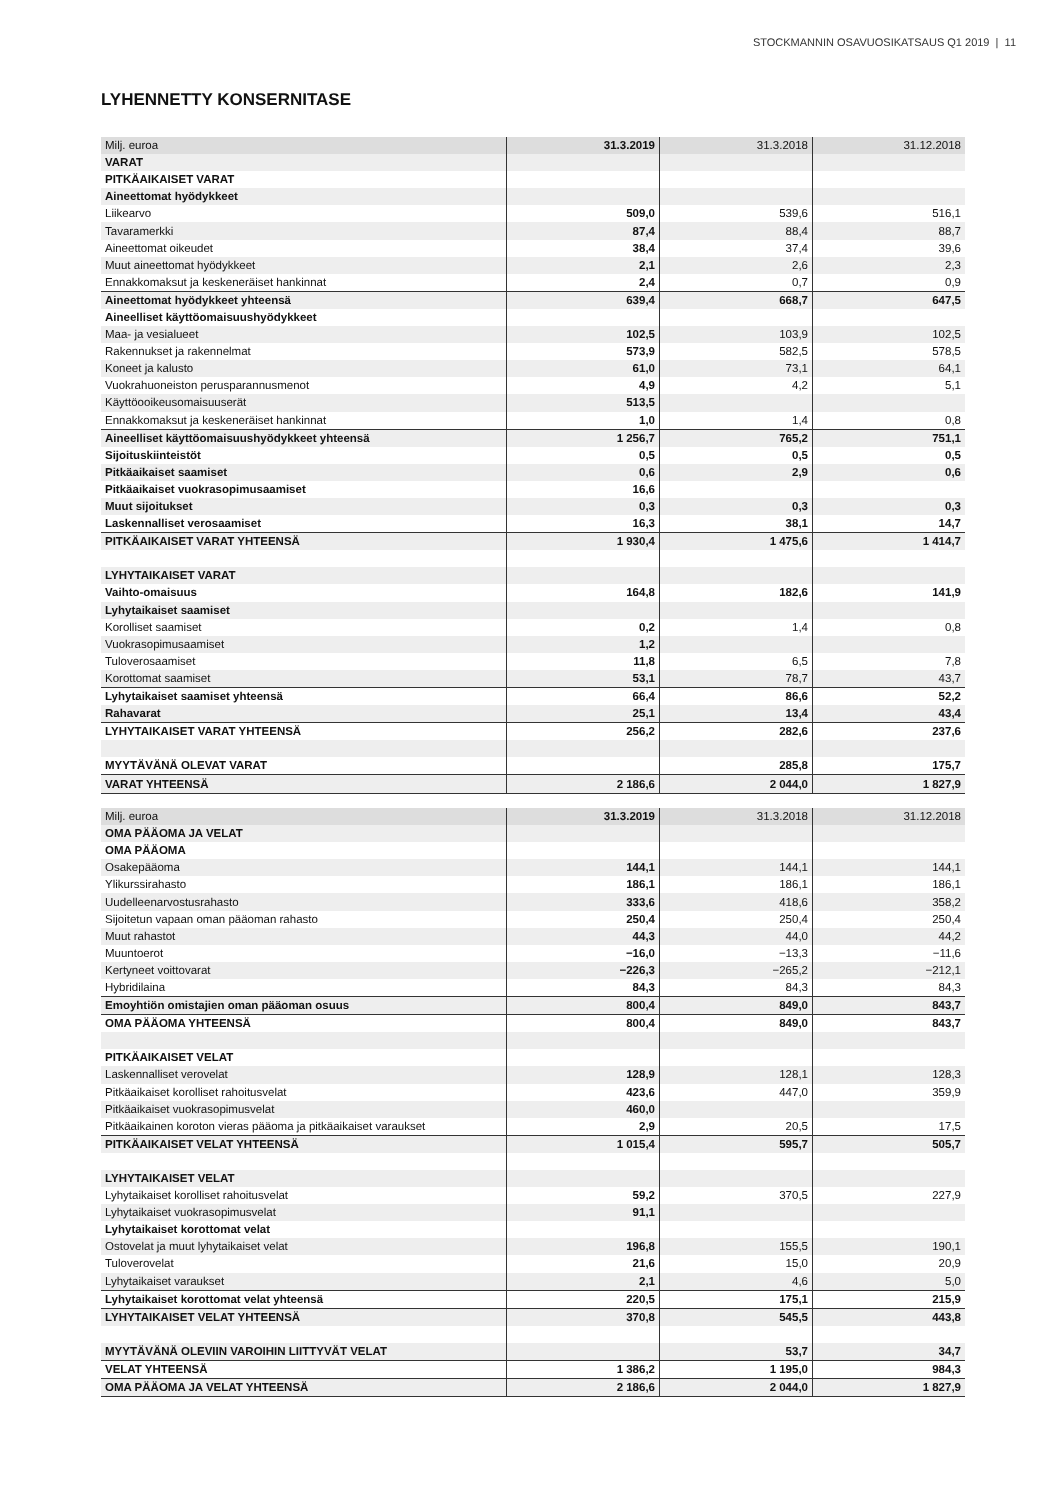STOCKMANNIN OSAVUOSIKATSAUS Q1 2019 | 11
LYHENNETTY KONSERNITASE
| Milj. euroa | 31.3.2019 | 31.3.2018 | 31.12.2018 |
| VARAT | | | |
| PITKÄAIKAISET VARAT | | | |
| Aineettomat hyödykkeet | | | |
| Liikearvo | 509,0 | 539,6 | 516,1 |
| Tavaramerkki | 87,4 | 88,4 | 88,7 |
| Aineettomat oikeudet | 38,4 | 37,4 | 39,6 |
| Muut aineettomat hyödykkeet | 2,1 | 2,6 | 2,3 |
| Ennakkomaksut ja keskeneräiset hankinnat | 2,4 | 0,7 | 0,9 |
| Aineettomat hyödykkeet yhteensä | 639,4 | 668,7 | 647,5 |
| Aineelliset käyttöomaisuushyödykkeet | | | |
| Maa- ja vesialueet | 102,5 | 103,9 | 102,5 |
| Rakennukset ja rakennelmat | 573,9 | 582,5 | 578,5 |
| Koneet ja kalusto | 61,0 | 73,1 | 64,1 |
| Vuokrahuoneiston perusparannusmenot | 4,9 | 4,2 | 5,1 |
| Käyttöooikeusomaisuuserät | 513,5 | | |
| Ennakkomaksut ja keskeneräiset hankinnat | 1,0 | 1,4 | 0,8 |
| Aineelliset käyttöomaisuushyödykkeet yhteensä | 1 256,7 | 765,2 | 751,1 |
| Sijoituskiinteistöt | 0,5 | 0,5 | 0,5 |
| Pitkäaikaiset saamiset | 0,6 | 2,9 | 0,6 |
| Pitkäaikaiset vuokrasopimusaamiset | 16,6 | | |
| Muut sijoitukset | 0,3 | 0,3 | 0,3 |
| Laskennalliset verosaamiset | 16,3 | 38,1 | 14,7 |
| PITKÄAIKAISET VARAT YHTEENSÄ | 1 930,4 | 1 475,6 | 1 414,7 |
| LYHYTAIKAISET VARAT | | | |
| Vaihto-omaisuus | 164,8 | 182,6 | 141,9 |
| Lyhytaikaiset saamiset | | | |
| Korolliset saamiset | 0,2 | 1,4 | 0,8 |
| Vuokrasopimusaamiset | 1,2 | | |
| Tuloverosaamiset | 11,8 | 6,5 | 7,8 |
| Korottomat saamiset | 53,1 | 78,7 | 43,7 |
| Lyhytaikaiset saamiset yhteensä | 66,4 | 86,6 | 52,2 |
| Rahavarat | 25,1 | 13,4 | 43,4 |
| LYHYTAIKAISET VARAT YHTEENSÄ | 256,2 | 282,6 | 237,6 |
| MYYTÄVÄNÄ OLEVAT VARAT | | 285,8 | 175,7 |
| VARAT YHTEENSÄ | 2 186,6 | 2 044,0 | 1 827,9 |
| Milj. euroa | 31.3.2019 | 31.3.2018 | 31.12.2018 |
| OMA PÄÄOMA JA VELAT | | | |
| OMA PÄÄOMA | | | |
| Osakepääoma | 144,1 | 144,1 | 144,1 |
| Ylikurssirahasto | 186,1 | 186,1 | 186,1 |
| Uudelleenarvostusrahasto | 333,6 | 418,6 | 358,2 |
| Sijoitetun vapaan oman pääoman rahasto | 250,4 | 250,4 | 250,4 |
| Muut rahastot | 44,3 | 44,0 | 44,2 |
| Muuntoerot | −16,0 | −13,3 | −11,6 |
| Kertyneet voittovarat | −226,3 | −265,2 | −212,1 |
| Hybridilaina | 84,3 | 84,3 | 84,3 |
| Emoyhtiön omistajien oman pääoman osuus | 800,4 | 849,0 | 843,7 |
| OMA PÄÄOMA YHTEENSÄ | 800,4 | 849,0 | 843,7 |
| PITKÄAIKAISET VELAT | | | |
| Laskennalliset verovelat | 128,9 | 128,1 | 128,3 |
| Pitkäaikaiset korolliset rahoitusvelat | 423,6 | 447,0 | 359,9 |
| Pitkäaikaiset vuokrasopimusvelat | 460,0 | | |
| Pitkäaikainen koroton vieras pääoma ja pitkäaikaiset varaukset | 2,9 | 20,5 | 17,5 |
| PITKÄAIKAISET VELAT YHTEENSÄ | 1 015,4 | 595,7 | 505,7 |
| LYHYTAIKAISET VELAT | | | |
| Lyhytaikaiset korolliset rahoitusvelat | 59,2 | 370,5 | 227,9 |
| Lyhytaikaiset vuokrasopimusvelat | 91,1 | | |
| Lyhytaikaiset korottomat velat | | | |
| Ostovelat ja muut lyhytaikaiset velat | 196,8 | 155,5 | 190,1 |
| Tuloverovelat | 21,6 | 15,0 | 20,9 |
| Lyhytaikaiset varaukset | 2,1 | 4,6 | 5,0 |
| Lyhytaikaiset korottomat velat yhteensä | 220,5 | 175,1 | 215,9 |
| LYHYTAIKAISET VELAT YHTEENSÄ | 370,8 | 545,5 | 443,8 |
| MYYTÄVÄNÄ OLEVIIN VAROIHIN LIITTYVÄT VELAT | | 53,7 | 34,7 |
| VELAT YHTEENSÄ | 1 386,2 | 1 195,0 | 984,3 |
| OMA PÄÄOMA JA VELAT YHTEENSÄ | 2 186,6 | 2 044,0 | 1 827,9 |